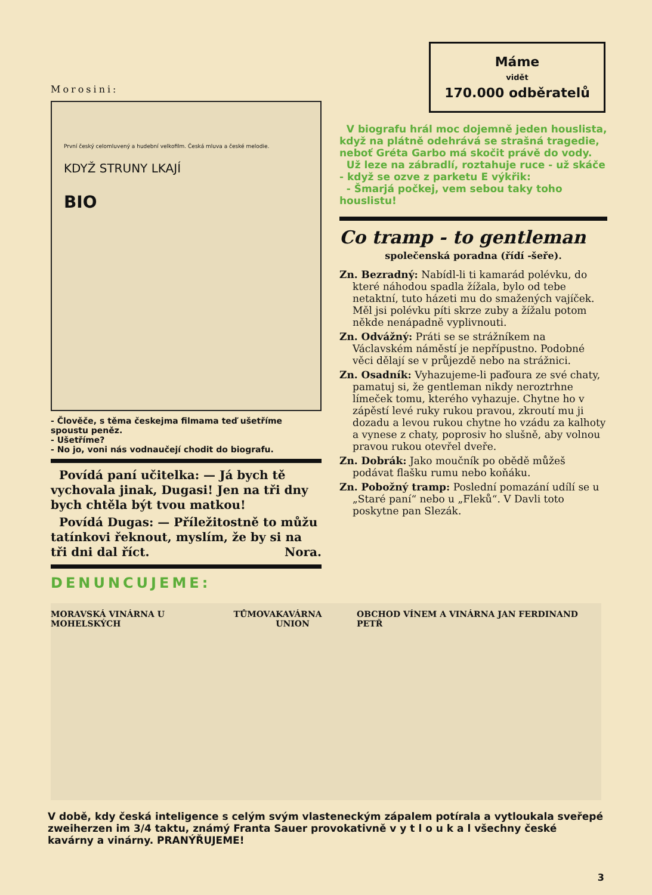Morosini:
První český celomluvený a hudební velkofilm. Česká mluva a české melodie.
KDYŽ STRUNY LKAJÍ
BIO
- Člověče, s těma českejma filmama teď ušetříme spoustu peněz.
- Ušetříme?
- No jo, voni nás vodnaučejí chodit do biografu.
Povídá paní učitelka: — Já bych tě vychovala jinak, Dugasi! Jen na tři dny bych chtěla být tvou matkou!
Povídá Dugas: — Příležitostně to můžu tatínkovi řeknout, myslím, že by si na tři dni dal říct. Nora.
DENUNCUJEME:
Máme
vidět
170.000 odběratelů
V biografu hrál moc dojemně jeden houslista, když na plátně odehrává se strašná tragedie, neboť Gréta Garbo má skočit právě do vody.
Už leze na zábradlí, roztahuje ruce - už skáče - když se ozve z parketu E výkřik:
- Šmarjá počkej, vem sebou taky toho houslistu!
Co tramp - to gentleman
společenská poradna (řídí -šeře).
Zn. Bezradný: Nabídl-li ti kamarád polévku, do které náhodou spadla žížala, bylo od tebe netaktní, tuto házeti mu do smažených vajíček. Měl jsi polévku píti skrze zuby a žížalu potom někde nenápadně vyplivnouti.
Zn. Odvážný: Práti se se strážníkem na Václavském náměstí je nepřípustno. Podobné věci dělají se v průjezdě nebo na strážnici.
Zn. Osadník: Vyhazujeme-li paďoura ze své chaty, pamatuj si, že gentleman nikdy neroztrhne límeček tomu, kterého vyhazuje. Chytne ho v zápěstí levé ruky rukou pravou, zkroutí mu ji dozadu a levou rukou chytne ho vzádu za kalhoty a vynese z chaty, poprosiv ho slušně, aby volnou pravou rukou otevřel dveře.
Zn. Dobrák: Jako moučník po obědě můžeš podávat flašku rumu nebo koňáku.
Zn. Pobožný tramp: Poslední pomazání udílí se u „Staré paní“ nebo u „Fleků“. V Davli toto poskytne pan Slezák.
MORAVSKÁ VINÁRNA U MOHELSKÝCH TŮMOVA KAVÁRNA UNION OBCHOD VÍNEM A VINÁRNA JAN FERDINAND PETŘ
V době, kdy česká inteligence s celým svým vlasteneckým zápalem potírala a vytloukala sveřepé zweiherzen im 3/4 taktu, známý Franta Sauer provokativně v y t l o u k a l všechny české kavárny a vinárny. PRANÝŘUJEME!
3